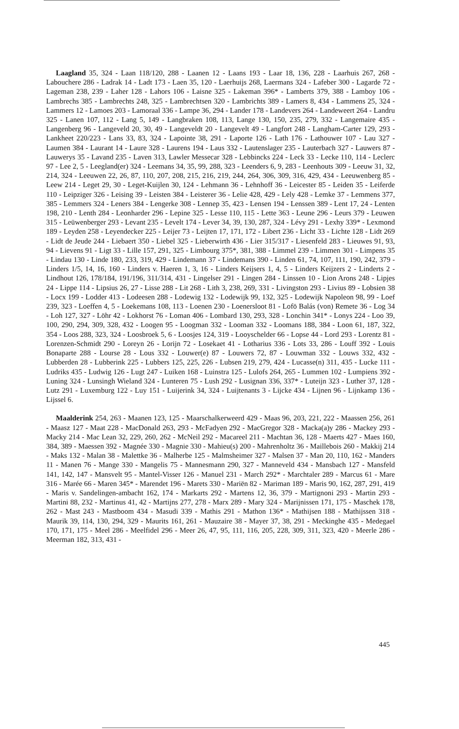Laagland 35, 324 - Laan 118/120, 288 - Laanen 12 - Laans 193 - Laar 18, 136, 228 - Laarhuis 267, 268 - Labouchere 286 - Ladrak 14 - Ladt 173 - Laen 35, 120 - Laerhuijs 268, Laermans 324 - Lafeber 300 - Lagarde 72 - Lageman 238, 239 - Laher 128 - Lahors 106 - Laisne 325 - Lakeman 396* - Lamberts 379, 388 - Lamboy 106 - Lambrechs 385 - Lambrechts 248, 325 - Lambrechtsen 320 - Lambrichts 389 - Lamers 8, 434 - Lammens 25, 324 - Lammers 12 - Lamoes 203 - Lamoraal 336 - Lampe 36, 294 - Lander 178 - Landevers 264 - Landeweert 264 - Landru 325 - Lanen 107, 112 - Lang 5, 149 - Langbraken 108, 113, Lange 130, 150, 235, 279, 332 - Langemaire 435 - Langenberg 96 - Langeveld 20, 30, 49 - Langeveldt 20 - Langevelt 49 - Langfort 248 - Langham-Carter 129, 293 - Lankheet 220/223 - Lans 33, 83, 324 - Lapointe 38, 291 - Laporte 126 - Lath 176 - Lathouwer 107 - Lau 327 - Laumen 384 - Laurant 14 - Laure 328 - Laurens 194 - Laus 332 - Lautenslager 235 - Lauterbach 327 - Lauwers 87 - Lauwerys 35 - Lavand 235 - Laven 313, Lawler Messecar 328 - Lebbincks 224 - Leck 33 - Lecke 110, 114 - Leclerc 97 - Lee 2, 5 - Leegland(er) 324 - Leemans 34, 35, 99, 288, 323 - Leenders 6, 9, 283 - Leenhouts 309 - Leeuw 31, 32, 214, 324 - Leeuwen 22, 26, 87, 110, 207, 208, 215, 216, 219, 244, 264, 306, 309, 316, 429, 434 - Leeuwenberg 85 - Leew 214 - Leget 29, 30 - Leget-Kuijlen 30, 124 - Lehmann 36 - Lehnhoff 36 - Leicester 85 - Leiden 35 - Leiferde 110 - Leipziger 326 - Leising 39 - Leisten 384 - Leisterer 36 - Lelie 428, 429 - Lely 428 - Lemke 37 - Lemmens 377, 385 - Lemmers 324 - Leners 384 - Lengerke 308 - Lennep 35, 423 - Lensen 194 - Lenssen 389 - Lent 17, 24 - Lenten 198, 210 - Lenth 284 - Leonharder 296 - Lepine 325 - Lesse 110, 115 - Lette 363 - Leune 296 - Leurs 379 - Leuwen 315 - Leüwenberger 293 - Levant 235 - Levelt 174 - Lever 34, 39, 130, 287, 324 - Lévy 291 - Lexhy 339* - Lexmond 189 - Leyden 258 - Leyendecker 225 - Leijer 73 - Leijten 17, 171, 172 - Libert 236 - Licht 33 - Lichte 128 - Lidt 269 - Lidt de Jeude 244 - Liebaert 350 - Liebel 325 - Lieberwirth 436 - Lier 315/317 - Liesenfeld 283 - Lieuwes 91, 93, 94 - Lievens 91 - Ligt 33 - Lille 157, 291, 325 - Limbourg 375*, 381, 388 - Limmel 239 - Limmen 301 - Limpens 35 - Lindau 130 - Linde 180, 233, 319, 429 - Lindemann 37 - Lindemans 390 - Linden 61, 74, 107, 111, 190, 242, 379 - Linders 1/5, 14, 16, 160 - Linders v. Haeren 1, 3, 16 - Linders Keijsers 1, 4, 5 - Linders Keijzers 2 - Linderts 2 - Lindhout 126, 178/184, 191/196, 311/314, 431 - Lingelser 291 - Lingen 284 - Linssen 10 - Lion Arons 248 - Lipjes 24 - Lippe 114 - Lipsius 26, 27 - Lisse 288 - Lit 268 - Lith 3, 238, 269, 331 - Livingston 293 - Livius 89 - Lobsien 38 - Locx 199 - Lodder 413 - Lodeesen 288 - Lodewig 132 - Lodewijk 99, 132, 325 - Lodewijk Napoleon 98, 99 - Loef 239, 323 - Loeffen 4, 5 - Loekemans 108, 113 - Loenen 230 - Loenersloot 81 - Lofö Balás (von) Remete 36 - Log 34 - Loh 127, 327 - Löhr 42 - Lokhorst 76 - Loman 406 - Lombard 130, 293, 328 - Lonchin 341* - Lonys 224 - Loo 39, 100, 290, 294, 309, 328, 432 - Loogen 95 - Loogman 332 - Looman 332 - Loomans 188, 384 - Loon 61, 187, 322, 354 - Loos 288, 323, 324 - Loosbroek 5, 6 - Loosjes 124, 319 - Looyschelder 66 - Lopse 44 - Lord 293 - Lorentz 81 - Lorenzen-Schmidt 290 - Loreyn 26 - Lorijn 72 - Losekaet 41 - Lotharius 336 - Lots 33, 286 - Louff 392 - Louis Bonaparte 288 - Lourse 28 - Lous 332 - Louwer(e) 87 - Louwers 72, 87 - Louwman 332 - Louws 332, 432 - Lubberden 28 - Lubberink 225 - Lubbers 125, 225, 226 - Lubsen 219, 279, 424 - Lucasse(n) 311, 435 - Lucke 111 - Ludriks 435 - Ludwig 126 - Lugt 247 - Luiken 168 - Luinstra 125 - Lulofs 264, 265 - Lummen 102 - Lumpiens 392 - Luning 324 - Lunsingh Wieland 324 - Lunteren 75 - Lush 292 - Lusignan 336, 337* - Luteijn 323 - Luther 37, 128 - Lutz 291 - Luxemburg 122 - Luy 151 - Luijerink 34, 324 - Luijtenants 3 - Lijcke 434 - Lijnen 96 - Lijnkamp 136 - Lijssel 6.
Maalderink 254, 263 - Maanen 123, 125 - Maarschalkerweerd 429 - Maas 96, 203, 221, 222 - Maassen 256, 261 - Maasz 127 - Maat 228 - MacDonald 263, 293 - McFadyen 292 - MacGregor 328 - Macka(a)y 286 - Mackey 293 - Macky 214 - Mac Lean 32, 229, 260, 262 - McNeil 292 - Macareel 211 - Machtan 36, 128 - Maerts 427 - Maes 160, 384, 389 - Maessen 392 - Magnée 330 - Magnie 330 - Mahieu(s) 200 - Mahrenholtz 36 - Maillebois 260 - Makkij 214 - Maks 132 - Malan 38 - Malettke 36 - Malherbe 125 - Malmsheimer 327 - Malsen 37 - Man 20, 110, 162 - Manders 11 - Manen 76 - Mange 330 - Mangelis 75 - Mannesmann 290, 327 - Manneveld 434 - Mansbach 127 - Mansfeld 141, 142, 147 - Mansvelt 95 - Mantel-Visser 126 - Manuel 231 - March 292* - Marchtaler 289 - Marcus 61 - Mare 316 - Marée 66 - Maren 345* - Marendet 196 - Marets 330 - Mariën 82 - Mariman 189 - Maris 90, 162, 287, 291, 419 - Maris v. Sandelingen-ambacht 162, 174 - Markarts 292 - Martens 12, 36, 379 - Martignoni 293 - Martin 293 - Martini 88, 232 - Martinus 41, 42 - Martijns 277, 278 - Marx 289 - Mary 324 - Marijnissen 171, 175 - Maschek 178, 262 - Mast 243 - Mastboom 434 - Masudi 339 - Mathis 291 - Mathon 136* - Mathijsen 188 - Mathijssen 318 - Maurik 39, 114, 130, 294, 329 - Maurits 161, 261 - Mauzaire 38 - Mayer 37, 38, 291 - Meckinghe 435 - Medegael 170, 171, 175 - Meel 286 - Meelfidel 296 - Meer 26, 47, 95, 111, 116, 205, 228, 309, 311, 323, 420 - Meerle 286 - Meerman 182, 313, 431 -
445